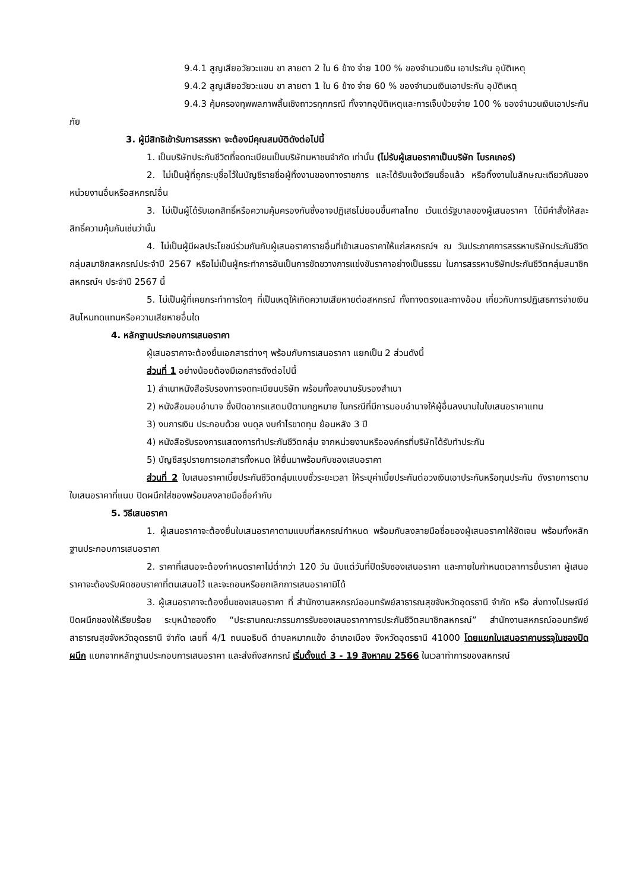9.4.1 สูญเสียอวัยวะแขน ขา สายตา 2 ใน 6 ข้าง จ่าย 100 % ของจำนวนเงิน เอาประกัน อุบัติเหตุ
9.4.2 สูญเสียอวัยวะแขน ขา สายตา 1 ใน 6 ข้าง จ่าย 60 % ของจำนวนเงินเอาประกัน อุบัติเหตุ
9.4.3 คุ้มครองทุพพลภาพสิ้นเชิงถาวรทุกกรณี ทั้งจากอุบัติเหตุและการเจ็บป่วยจ่าย 100 % ของจำนวนเงินเอาประกันภัย
3. ผู้มีสิทธิเข้ารับการสรรหา จะต้องมีคุณสมบัติดังต่อไปนี้
1. เป็นบริษัทประกันชีวิตที่จดทะเบียนเป็นบริษัทมหาชนจำกัด เท่านั้น (ไม่รับผู้เสนอราคาเป็นบริษัท โบรคเกอร์)
2. ไม่เป็นผู้ที่ถูกระบุชื่อไว้ในบัญชีรายชื่อผู้ทิ้งงานของทางราชการ และได้รับแจ้งเวียนชื่อแล้ว หรือทิ้งงานในลักษณะเดียวกันของหน่วยงานอื่นหรือสหกรณ์อื่น
3. ไม่เป็นผู้ได้รับเอกสิทธิ์หรือความคุ้มครองกันซึ่งอาจปฏิเสธไม่ยอมขึ้นศาลไทย เว้นแต่รัฐบาลของผู้เสนอราคา ได้มีคำสั่งให้สละสิทธิ์ความคุ้มกันเช่นว่านั้น
4. ไม่เป็นผู้มีผลประโยชน์ร่วมกันกับผู้เสนอราคารายอื่นที่เข้าเสนอราคาให้แก่สหกรณ์ฯ ณ วันประกาศการสรรหาบริษัทประกันชีวิตกลุ่มสมาชิกสหกรณ์ประจำปี 2567 หรือไม่เป็นผู้กระทำการอันเป็นการขัดขวางการแข่งขันราคาอย่างเป็นธรรม ในการสรรหาบริษัทประกันชีวิตกลุ่มสมาชิกสหกรณ์ฯ ประจำปี 2567 นี้
5. ไม่เป็นผู้ที่เคยกระทำการใดๆ ที่เป็นเหตุให้เกิดความเสียหายต่อสหกรณ์ ทั้งทางตรงและทางอ้อม เกี่ยวกับการปฏิเสธการจ่ายเงินสินไหมทดแทนหรือความเสียหายอื่นใด
4. หลักฐานประกอบการเสนอราคา
ผู้เสนอราคาจะต้องยื่นเอกสารต่างๆ พร้อมกับการเสนอราคา แยกเป็น 2 ส่วนดังนี้
ส่วนที่ 1 อย่างน้อยต้องมีเอกสารดังต่อไปนี้
1) สำเนาหนังสือรับรองการจดทะเบียนบริษัท พร้อมทั้งลงนามรับรองสำเนา
2) หนังสือมอบอำนาจ ซึ่งปิดอากรแสตมป์ตามกฎหมาย ในกรณีที่มีการมอบอำนาจให้ผู้อื่นลงนามในใบเสนอราคาแทน
3) งบการเงิน ประกอบด้วย งบดุล งบกำไรขาดทุน ย้อนหลัง 3 ปี
4) หนังสือรับรองการแสดงการทำประกันชีวิตกลุ่ม จากหน่วยงานหรือองค์กรที่บริษัทได้รับทำประกัน
5) บัญชีสรุปรายการเอกสารทั้งหมด ให้ยื่นมาพร้อมกับซองเสนอราคา
ส่วนที่ 2 ใบเสนอราคาเบี้ยประกันชีวิตกลุ่มแบบชั่วระยะเวลา ให้ระบุค่าเบี้ยประกันต่อวงเงินเอาประกันหรือทุนประกัน ดังรายการตามใบเสนอราคาที่แนบ ปิดผนึกใส่ซองพร้อมลงลายมือชื่อกำกับ
5. วิธีเสนอราคา
1. ผู้เสนอราคาจะต้องยื่นใบเสนอราคาตามแบบที่สหกรณ์กำหนด พร้อมกับลงลายมือชื่อของผู้เสนอราคาให้ชัดเจน พร้อมทั้งหลักฐานประกอบการเสนอราคา
2. ราคาที่เสนอจะต้องกำหนดราคาไม่ต่ำกว่า 120 วัน นับแต่วันที่ปิดรับซองเสนอราคา และภายในกำหนดเวลาการยื่นราคา ผู้เสนอราคาจะต้องรับผิดชอบราคาที่ตนเสนอไว้ และจะถอนหรือยกเลิกการเสนอราคามิได้
3. ผู้เสนอราคาจะต้องยื่นซองเสนอราคา ที่ สำนักงานสหกรณ์ออมทรัพย์สาธารณสุขจังหวัดอุดรธานี จำกัด หรือ ส่งทางไปรษณีย์ ปิดผนึกซองให้เรียบร้อย ระบุหน้าซองถึง “ประธานคณะกรรมการรับซองเสนอราคาการประกันชีวิตสมาชิกสหกรณ์” สำนักงานสหกรณ์ออมทรัพย์สาธารณสุขจังหวัดอุดรธานี จำกัด เลขที่ 4/1 ถนนอธิบดี ตำบลหมากแข้ง อำเภอเมือง จังหวัดอุดรธานี 41000 โดยแยกใบเสนอราคาบรรจุในซองปิดผนึก แยกจากหลักฐานประกอบการเสนอราคา และส่งถึงสหกรณ์ เริ่มตั้งแต่ 3 - 19 สิงหาคม 2566 ในเวลาทำการของสหกรณ์